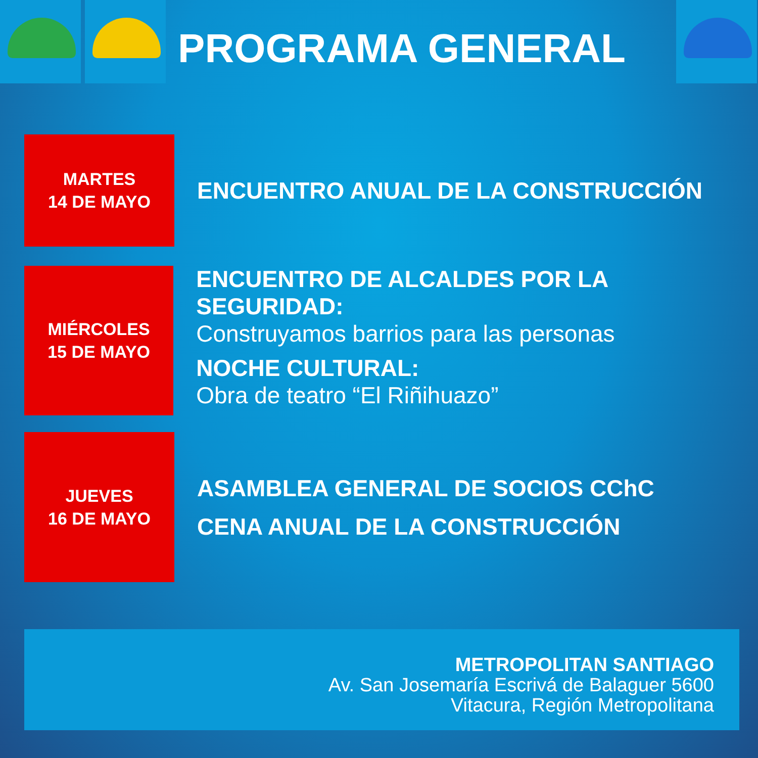PROGRAMA GENERAL
MARTES
14 DE MAYO
ENCUENTRO ANUAL DE LA CONSTRUCCIÓN
MIÉRCOLES
15 DE MAYO
ENCUENTRO DE ALCALDES POR LA SEGURIDAD:
Construyamos barrios para las personas
NOCHE CULTURAL:
Obra de teatro “El Riñihuazo”
JUEVES
16 DE MAYO
ASAMBLEA GENERAL DE SOCIOS CChC
CENA ANUAL DE LA CONSTRUCCIÓN
METROPOLITAN SANTIAGO
Av. San Josemaría Escrivá de Balaguer 5600
Vitacura, Región Metropolitana